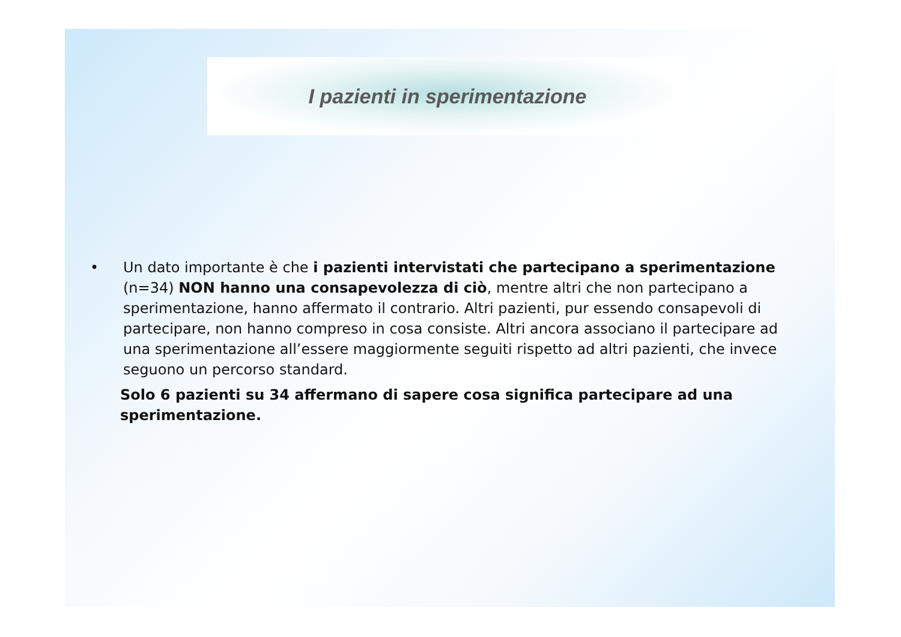I pazienti in sperimentazione
• Un dato importante è che i pazienti intervistati che partecipano a sperimentazione (n=34) NON hanno una consapevolezza di ciò, mentre altri che non partecipano a sperimentazione, hanno affermato il contrario. Altri pazienti, pur essendo consapevoli di partecipare, non hanno compreso in cosa consiste. Altri ancora associano il partecipare ad una sperimentazione all’essere maggiormente seguiti rispetto ad altri pazienti, che invece seguono un percorso standard.
Solo 6 pazienti su 34 affermano di sapere cosa significa partecipare ad una sperimentazione.